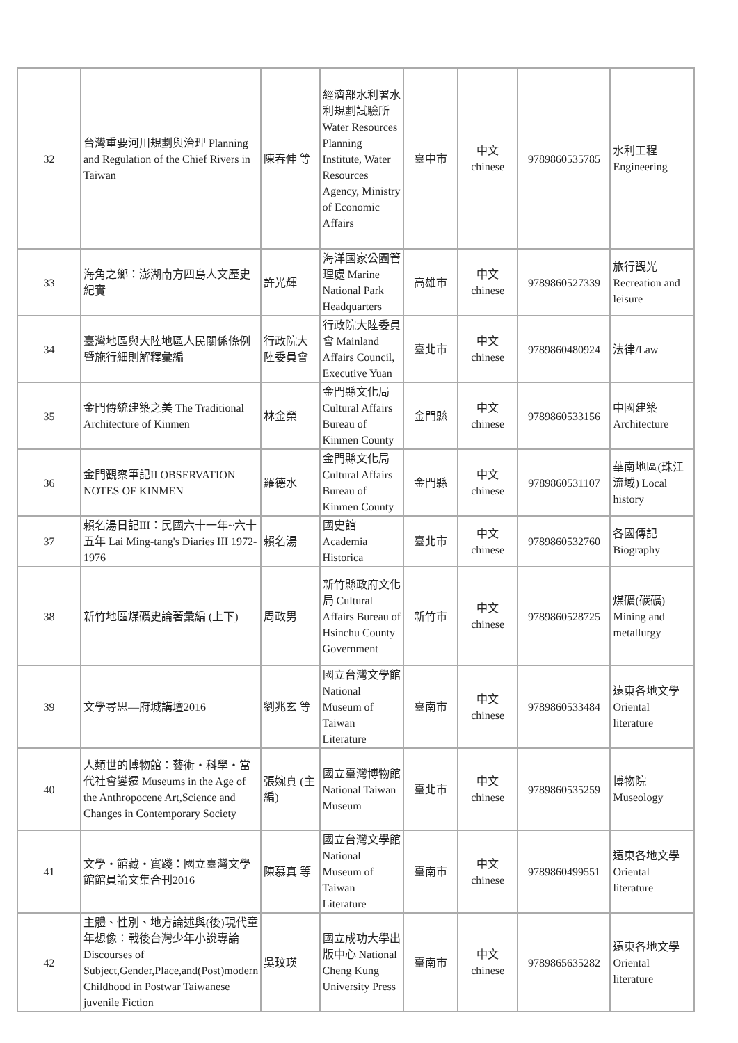| 32 | 台灣重要河川規劃與治理 Planning and Regulation of the Chief Rivers in Taiwan | 陳春伸 等 | 經濟部水利署水利規劃試驗所 Water Resources Planning Institute, Water Resources Agency, Ministry of Economic Affairs | 臺中市 | 中文 chinese | 9789860535785 | 水利工程 Engineering |
| 33 | 海角之鄉：澎湖南方四島人文歷史紀實 | 許光輝 | 海洋國家公園管理處 Marine National Park Headquarters | 高雄市 | 中文 chinese | 9789860527339 | 旅行觀光 Recreation and leisure |
| 34 | 臺灣地區與大陸地區人民關係條例暨施行細則解釋彙編 | 行政院大陸委員會 | 行政院大陸委員會 Mainland Affairs Council, Executive Yuan | 臺北市 | 中文 chinese | 9789860480924 | 法律/Law |
| 35 | 金門傳統建築之美 The Traditional Architecture of Kinmen | 林金榮 | 金門縣文化局 Cultural Affairs Bureau of Kinmen County | 金門縣 | 中文 chinese | 9789860533156 | 中國建築 Architecture |
| 36 | 金門觀察筆記II OBSERVATION NOTES OF KINMEN | 羅德水 | 金門縣文化局 Cultural Affairs Bureau of Kinmen County | 金門縣 | 中文 chinese | 9789860531107 | 華南地區(珠江流域) Local history |
| 37 | 賴名湯日記III：民國六十一年~六十五年 Lai Ming-tang's Diaries III 1972-1976 | 賴名湯 | 國史館 Academia Historica | 臺北市 | 中文 chinese | 9789860532760 | 各國傳記 Biography |
| 38 | 新竹地區煤礦史論著彙編 (上下) | 周政男 | 新竹縣政府文化局 Cultural Affairs Bureau of Hsinchu County Government | 新竹市 | 中文 chinese | 9789860528725 | 煤礦(碳礦) Mining and metallurgy |
| 39 | 文學尋思—府城講壇2016 | 劉兆玄 等 | 國立台灣文學館 National Museum of Taiwan Literature | 臺南市 | 中文 chinese | 9789860533484 | 遠東各地文學 Oriental literature |
| 40 | 人類世的博物館：藝術・科學・當代社會變遷 Museums in the Age of the Anthropocene Art,Science and Changes in Contemporary Society | 張婉真 (主編) | 國立臺灣博物館 National Taiwan Museum | 臺北市 | 中文 chinese | 9789860535259 | 博物院 Museology |
| 41 | 文學・館藏・實踐：國立臺灣文學館館員論文集合刊2016 | 陳慕真 等 | 國立台灣文學館 National Museum of Taiwan Literature | 臺南市 | 中文 chinese | 9789860499551 | 遠東各地文學 Oriental literature |
| 42 | 主體、性別、地方論述與(後)現代童年想像：戰後台灣少年小說專論 Discourses of Subject,Gender,Place,and(Post)modern Childhood in Postwar Taiwanese juvenile Fiction | 吳玟瑛 | 國立成功大學出版中心 National Cheng Kung University Press | 臺南市 | 中文 chinese | 9789865635282 | 遠東各地文學 Oriental literature |